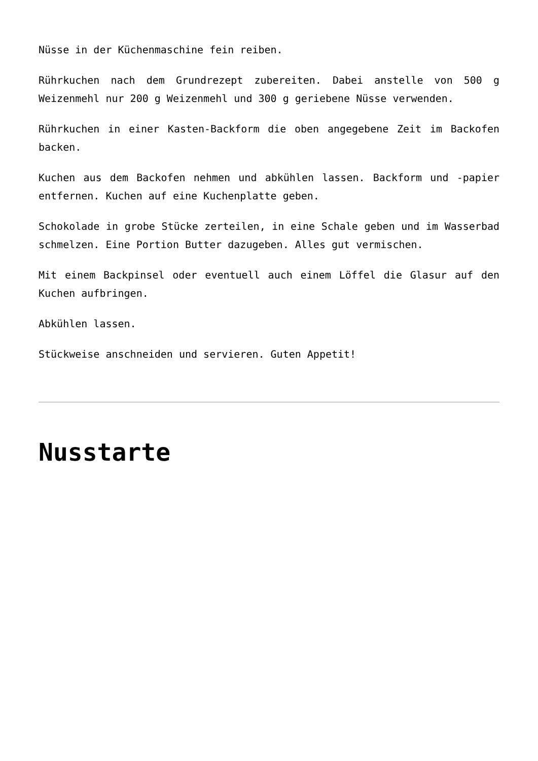Nüsse in der Küchenmaschine fein reiben.
Rührkuchen nach dem Grundrezept zubereiten. Dabei anstelle von 500 g Weizenmehl nur 200 g Weizenmehl und 300 g geriebene Nüsse verwenden.
Rührkuchen in einer Kasten-Backform die oben angegebene Zeit im Backofen backen.
Kuchen aus dem Backofen nehmen und abkühlen lassen. Backform und -papier entfernen. Kuchen auf eine Kuchenplatte geben.
Schokolade in grobe Stücke zerteilen, in eine Schale geben und im Wasserbad schmelzen. Eine Portion Butter dazugeben. Alles gut vermischen.
Mit einem Backpinsel oder eventuell auch einem Löffel die Glasur auf den Kuchen aufbringen.
Abkühlen lassen.
Stückweise anschneiden und servieren. Guten Appetit!
Nusstarte